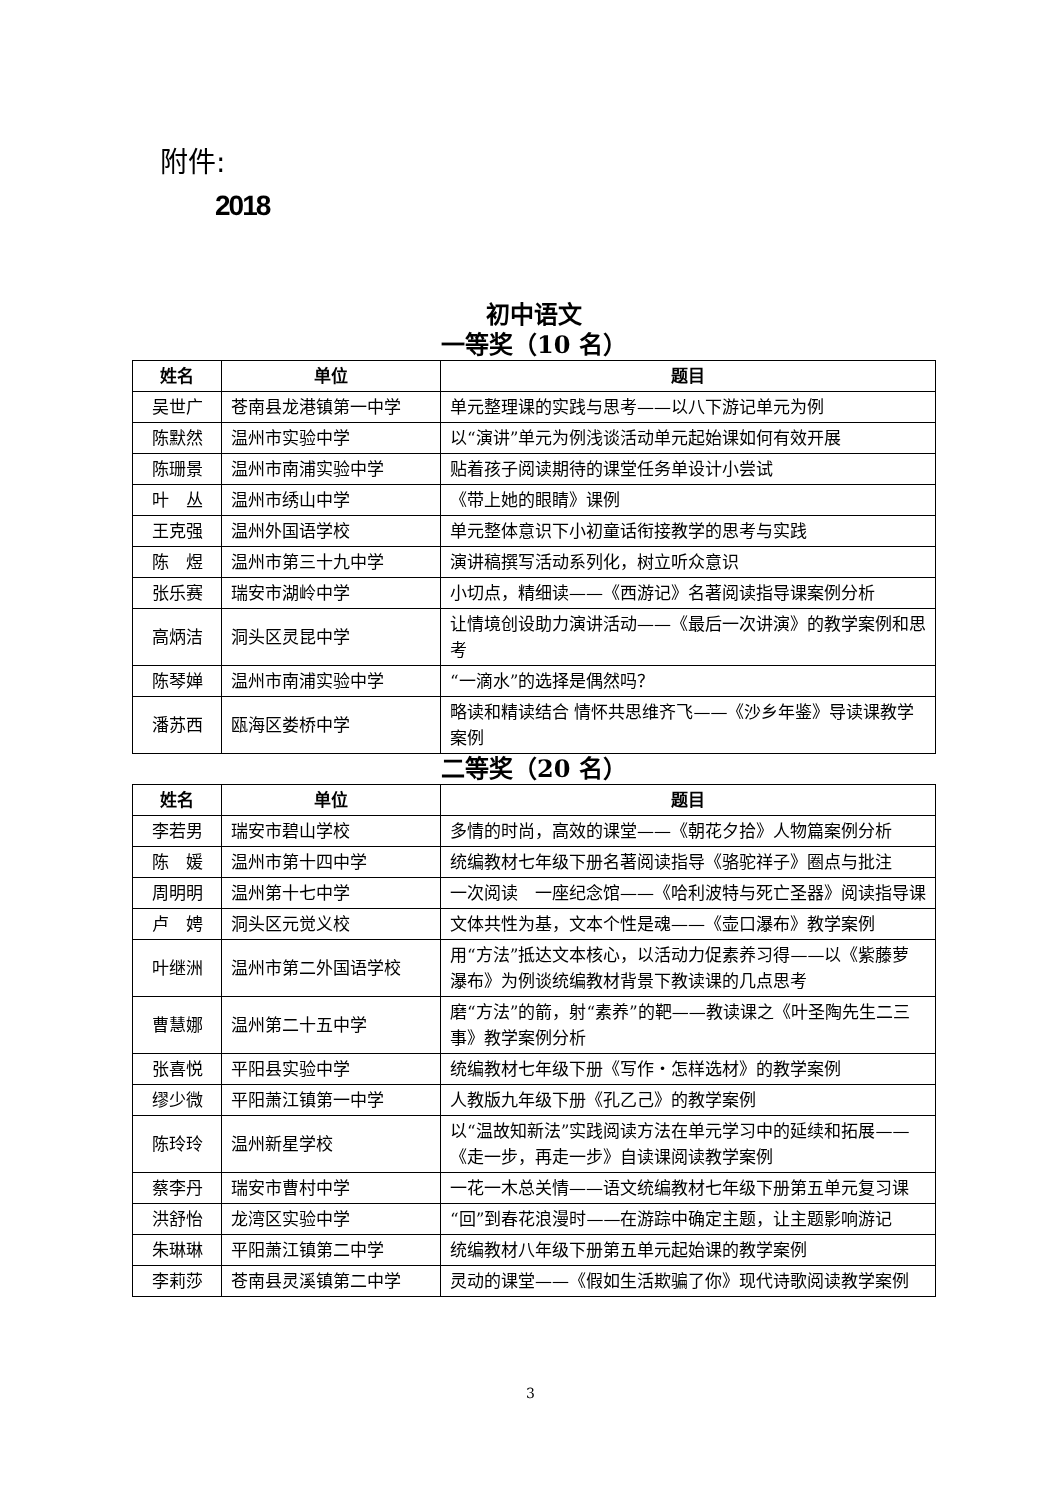附件:
2018
初中语文
一等奖（10 名）
| 姓名 | 单位 | 题目 |
| --- | --- | --- |
| 吴世广 | 苍南县龙港镇第一中学 | 单元整理课的实践与思考——以八下游记单元为例 |
| 陈默然 | 温州市实验中学 | 以“演讲”单元为例浅谈活动单元起始课如何有效开展 |
| 陈珊景 | 温州市南浦实验中学 | 贴着孩子阅读期待的课堂任务单设计小尝试 |
| 叶 丛 | 温州市绣山中学 | 《带上她的眼睛》课例 |
| 王克强 | 温州外国语学校 | 单元整体意识下小初童话衔接教学的思考与实践 |
| 陈 煜 | 温州市第三十九中学 | 演讲稿撰写活动系列化，树立听众意识 |
| 张乐赛 | 瑞安市湖岭中学 | 小切点，精细读——《西游记》名著阅读指导课案例分析 |
| 高炳洁 | 洞头区灵昆中学 | 让情境创设助力演讲活动——《最后一次讲演》的教学案例和思考 |
| 陈琴婵 | 温州市南浦实验中学 | “一滴水”的选择是偶然吗？ |
| 潘苏西 | 瓯海区娄桥中学 | 略读和精读结合 情怀共思维齐飞——《沙乡年鉴》导读课教学案例 |
二等奖（20 名）
| 姓名 | 单位 | 题目 |
| --- | --- | --- |
| 李若男 | 瑞安市碧山学校 | 多情的时尚，高效的课堂——《朝花夕拾》人物篇案例分析 |
| 陈 媛 | 温州市第十四中学 | 统编教材七年级下册名著阅读指导《骆驼祥子》圈点与批注 |
| 周明明 | 温州第十七中学 | 一次阅读 一座纪念馆——《哈利波特与死亡圣器》阅读指导课 |
| 卢 娉 | 洞头区元觉义校 | 文体共性为基，文本个性是魂——《壶口瀑布》教学案例 |
| 叶继洲 | 温州市第二外国语学校 | 用“方法”抵达文本核心，以活动力促素养习得——以《紫藤萝瀑布》为例谈统编教材背景下教读课的几点思考 |
| 曹慧娜 | 温州第二十五中学 | 磨“方法”的箭，射“素养”的靶——教读课之《叶圣陶先生二三事》教学案例分析 |
| 张喜悦 | 平阳县实验中学 | 统编教材七年级下册《写作・怎样选材》的教学案例 |
| 缪少微 | 平阳萧江镇第一中学 | 人教版九年级下册《孔乙己》的教学案例 |
| 陈玲玲 | 温州新星学校 | 以“温故知新法”实践阅读方法在单元学习中的延续和拓展——《走一步，再走一步》自读课阅读教学案例 |
| 蔡李丹 | 瑞安市曹村中学 | 一花一木总关情——语文统编教材七年级下册第五单元复习课 |
| 洪舒怡 | 龙湾区实验中学 | “回”到春花浪漫时——在游踪中确定主题，让主题影响游记 |
| 朱琳琳 | 平阳萧江镇第二中学 | 统编教材八年级下册第五单元起始课的教学案例 |
| 李莉莎 | 苍南县灵溪镇第二中学 | 灵动的课堂——《假如生活欺骗了你》现代诗歌阅读教学案例 |
3